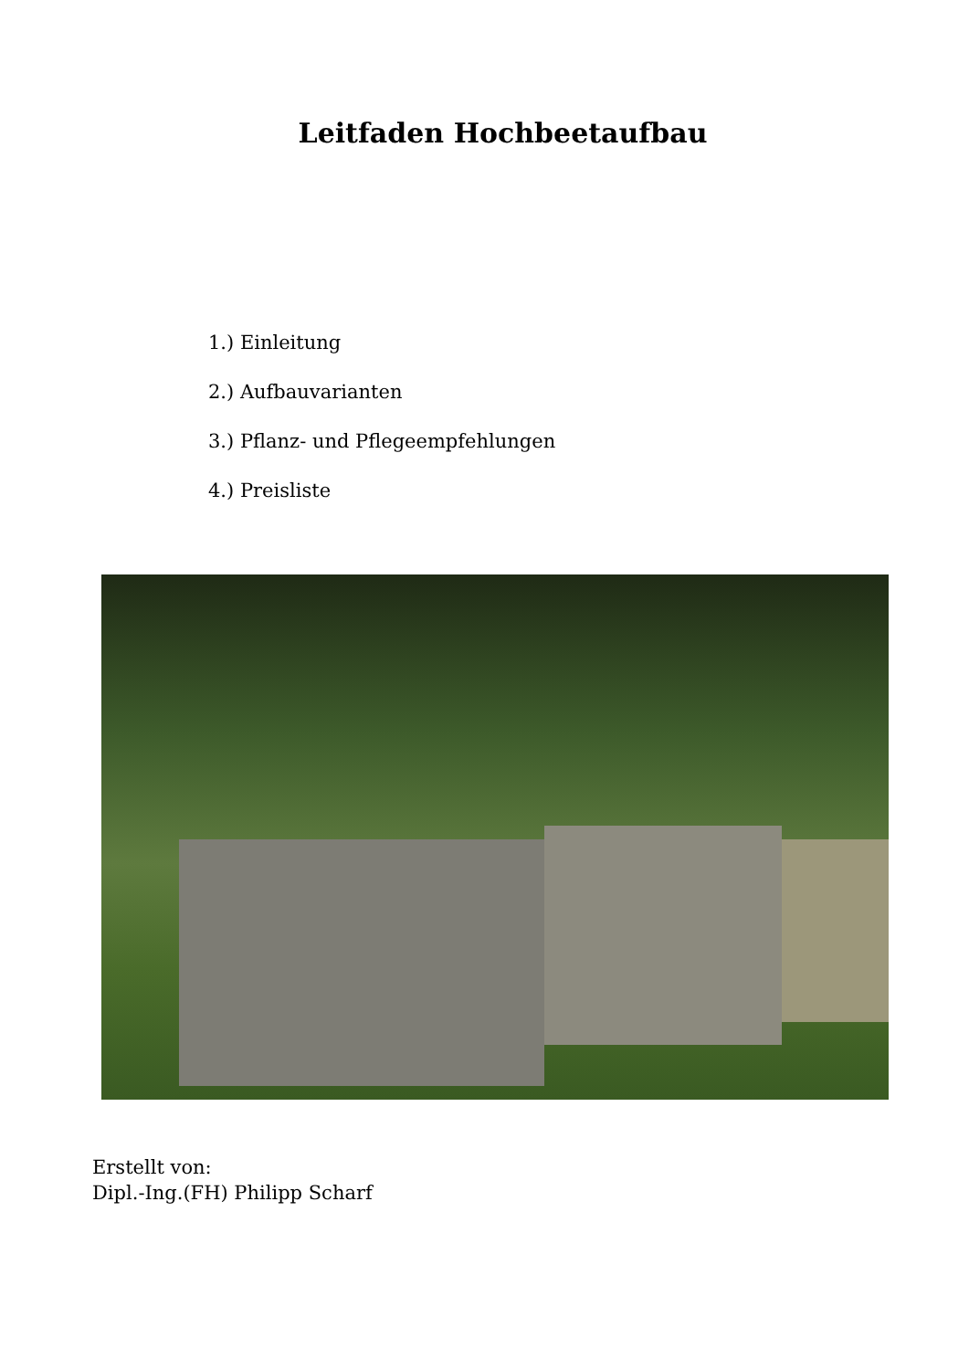Leitfaden Hochbeetaufbau
1.) Einleitung
2.) Aufbauvarianten
3.) Pflanz- und Pflegeempfehlungen
4.) Preisliste
Erstellt von:
Dipl.-Ing.(FH) Philipp Scharf